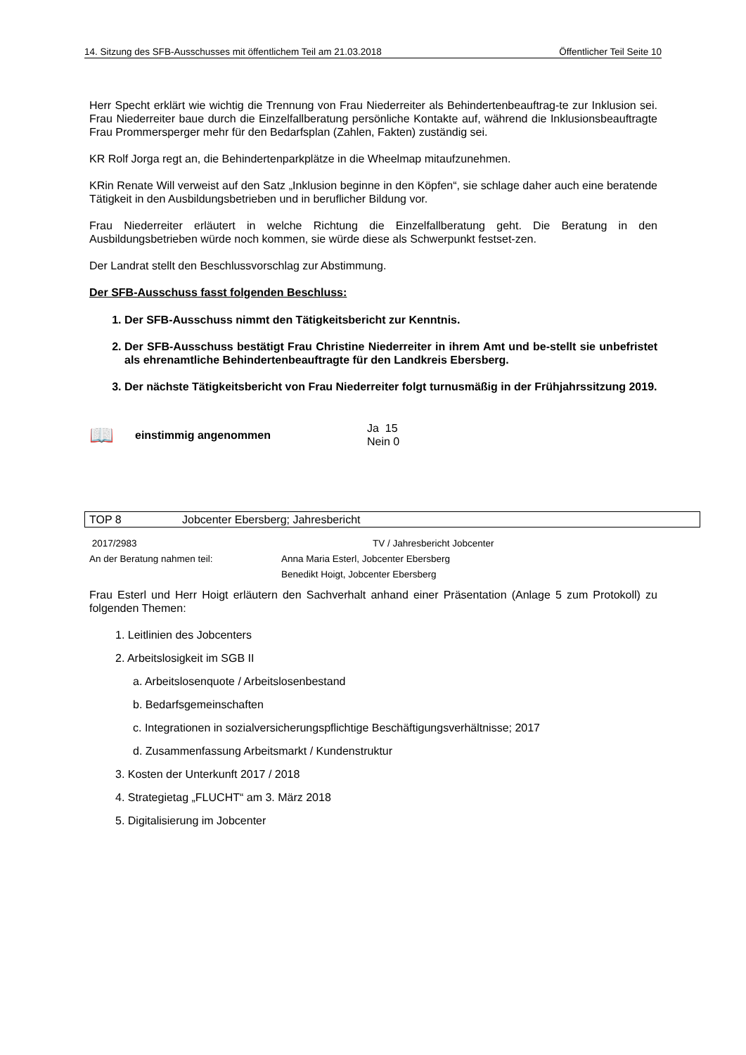14. Sitzung des SFB-Ausschusses mit öffentlichem Teil am 21.03.2018 Öffentlicher Teil Seite 10
Herr Specht erklärt wie wichtig die Trennung von Frau Niederreiter als Behindertenbeauftrag-te zur Inklusion sei. Frau Niederreiter baue durch die Einzelfallberatung persönliche Kontakte auf, während die Inklusionsbeauftragte Frau Prommersperger mehr für den Bedarfsplan (Zahlen, Fakten) zuständig sei.
KR Rolf Jorga regt an, die Behindertenparkplätze in die Wheelmap mitaufzunehmen.
KRin Renate Will verweist auf den Satz „Inklusion beginne in den Köpfen“, sie schlage daher auch eine beratende Tätigkeit in den Ausbildungsbetrieben und in beruflicher Bildung vor.
Frau Niederreiter erläutert in welche Richtung die Einzelfallberatung geht. Die Beratung in den Ausbildungsbetrieben würde noch kommen, sie würde diese als Schwerpunkt festset-zen.
Der Landrat stellt den Beschlussvorschlag zur Abstimmung.
Der SFB-Ausschuss fasst folgenden Beschluss:
1. Der SFB-Ausschuss nimmt den Tätigkeitsbericht zur Kenntnis.
2. Der SFB-Ausschuss bestätigt Frau Christine Niederreiter in ihrem Amt und be-stellt sie unbefristet als ehrenamtliche Behindertenbeauftragte für den Landkreis Ebersberg.
3. Der nächste Tätigkeitsbericht von Frau Niederreiter folgt turnusmäßig in der Frühjahrssitzung 2019.
📖 einstimmig angenommen Ja 15
Nein 0
TOP 8 Jobcenter Ebersberg; Jahresbericht
2017/2983 TV / Jahresbericht Jobcenter
An der Beratung nahmen teil: Anna Maria Esterl, Jobcenter Ebersberg
Benedikt Hoigt, Jobcenter Ebersberg
Frau Esterl und Herr Hoigt erläutern den Sachverhalt anhand einer Präsentation (Anlage 5 zum Protokoll) zu folgenden Themen:
1. Leitlinien des Jobcenters
2. Arbeitslosigkeit im SGB II
a. Arbeitslosenquote / Arbeitslosenbestand
b. Bedarfsgemeinschaften
c. Integrationen in sozialversicherungspflichtige Beschäftigungsverhältnisse; 2017
d. Zusammenfassung Arbeitsmarkt / Kundenstruktur
3. Kosten der Unterkunft 2017 / 2018
4. Strategietag „FLUCHT“ am 3. März 2018
5. Digitalisierung im Jobcenter